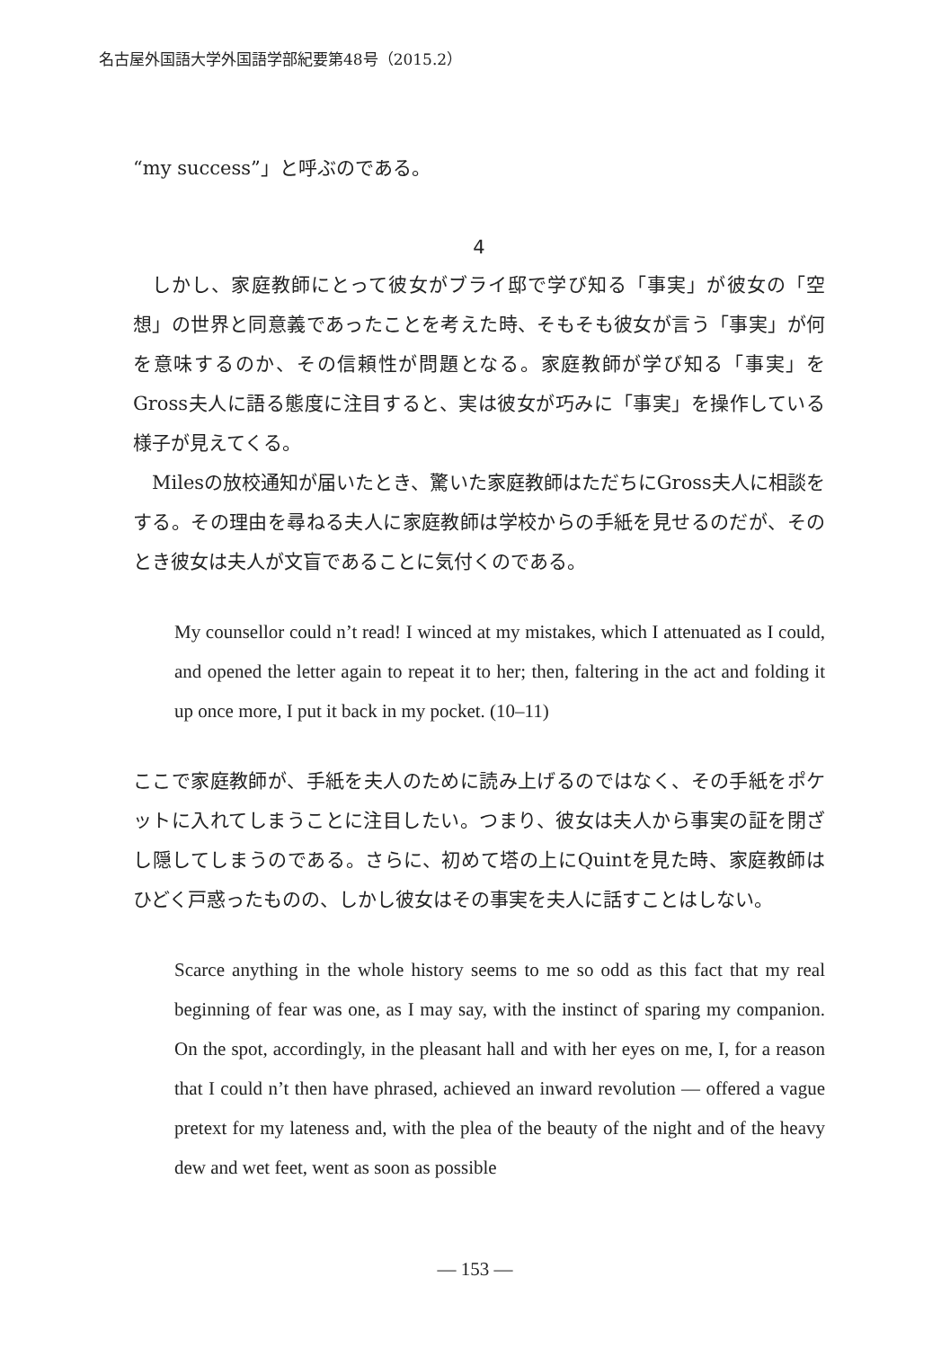名古屋外国語大学外国語学部紀要第48号（2015.2）
“my success”」と呼ぶのである。
4
しかし、家庭教師にとって彼女がブライ邸で学び知る「事実」が彼女の「空想」の世界と同意義であったことを考えた時、そもそも彼女が言う「事実」が何を意味するのか、その信頼性が問題となる。家庭教師が学び知る「事実」をGross夫人に語る態度に注目すると、実は彼女が巧みに「事実」を操作している様子が見えてくる。
Milesの放校通知が届いたとき、驚いた家庭教師はただちにGross夫人に相談をする。その理由を尋ねる夫人に家庭教師は学校からの手紙を見せるのだが、そのとき彼女は夫人が文盲であることに気付くのである。
My counsellor could n’t read! I winced at my mistakes, which I attenuated as I could, and opened the letter again to repeat it to her; then, faltering in the act and folding it up once more, I put it back in my pocket. (10–11)
ここで家庭教師が、手紙を夫人のために読み上げるのではなく、その手紙をポケットに入れてしまうことに注目したい。つまり、彼女は夫人から事実の証を閉ざし隠してしまうのである。さらに、初めて塔の上にQuintを見た時、家庭教師はひどく戸惑ったものの、しかし彼女はその事実を夫人に話すことはしない。
Scarce anything in the whole history seems to me so odd as this fact that my real beginning of fear was one, as I may say, with the instinct of sparing my companion. On the spot, accordingly, in the pleasant hall and with her eyes on me, I, for a reason that I could n’t then have phrased, achieved an inward revolution — offered a vague pretext for my lateness and, with the plea of the beauty of the night and of the heavy dew and wet feet, went as soon as possible
— 153 —